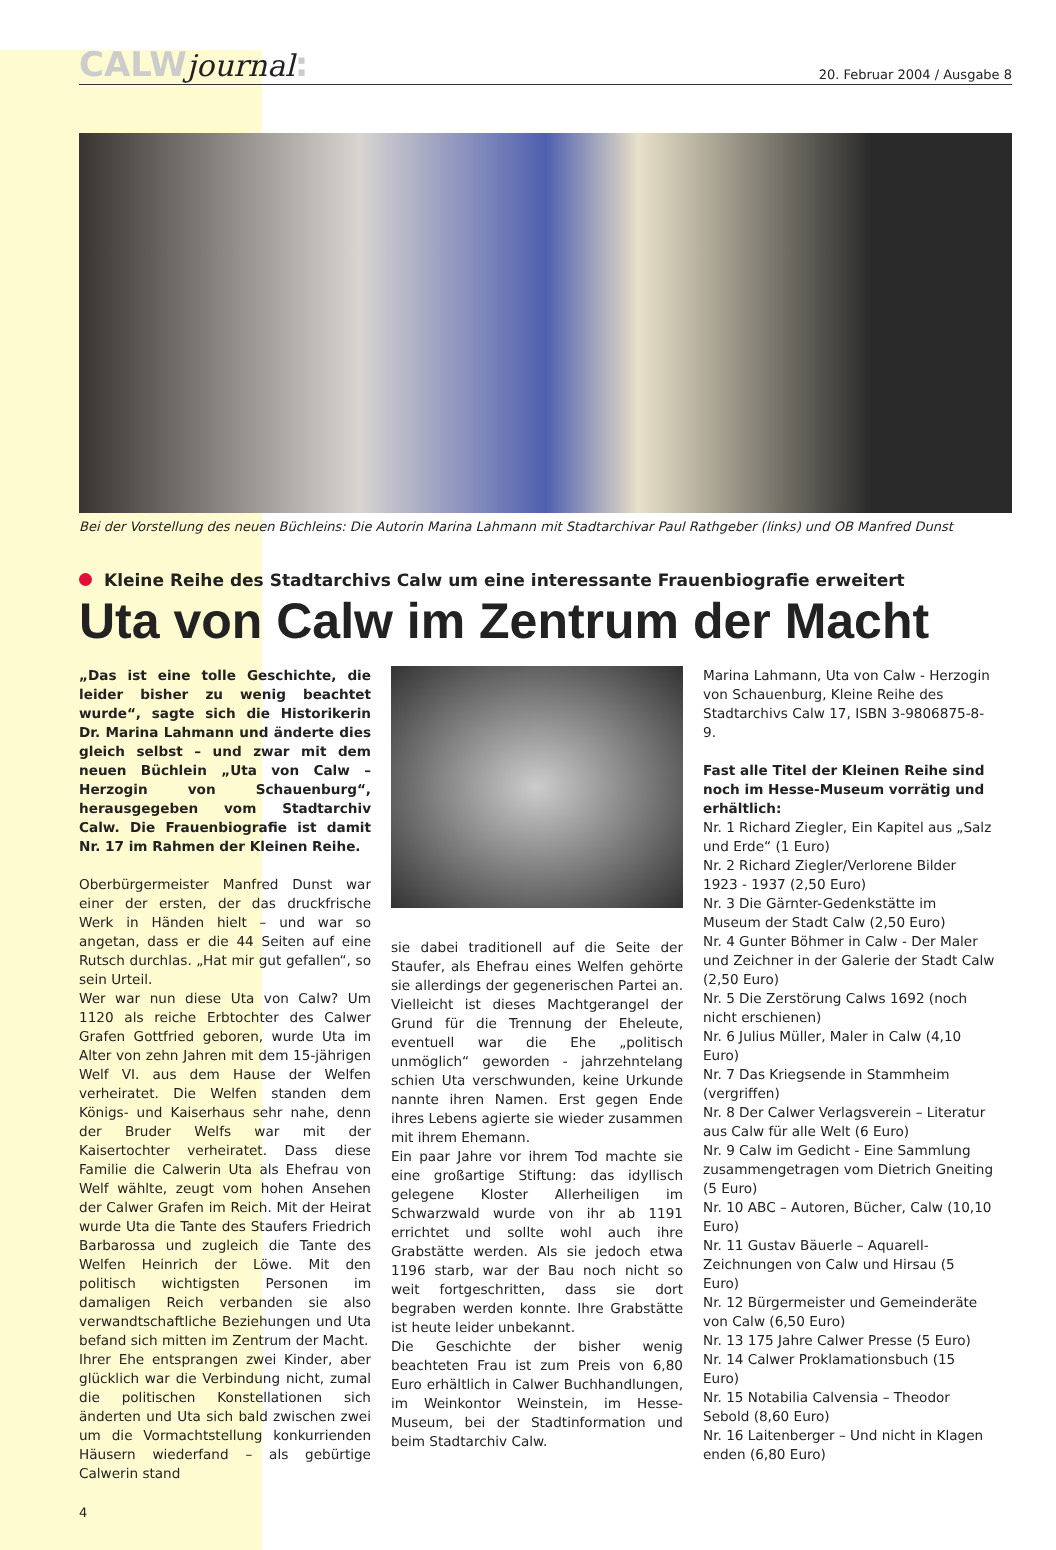CALWjournal:
20. Februar 2004 / Ausgabe 8
Bei der Vorstellung des neuen Büchleins: Die Autorin Marina Lahmann mit Stadtarchivar Paul Rathgeber (links) und OB Manfred Dunst
Kleine Reihe des Stadtarchivs Calw um eine interessante Frauenbiografie erweitert
Uta von Calw im Zentrum der Macht
„Das ist eine tolle Geschichte, die leider bisher zu wenig beachtet wurde“, sagte sich die Historikerin Dr. Marina Lahmann und änderte dies gleich selbst – und zwar mit dem neuen Büchlein „Uta von Calw – Herzogin von Schauenburg“, herausgegeben vom Stadtarchiv Calw. Die Frauenbiografie ist damit Nr. 17 im Rahmen der Kleinen Reihe.
Oberbürgermeister Manfred Dunst war einer der ersten, der das druckfrische Werk in Händen hielt – und war so angetan, dass er die 44 Seiten auf eine Rutsch durchlas. „Hat mir gut gefallen“, so sein Urteil.
Wer war nun diese Uta von Calw? Um 1120 als reiche Erbtochter des Calwer Grafen Gottfried geboren, wurde Uta im Alter von zehn Jahren mit dem 15-jährigen Welf VI. aus dem Hause der Welfen verheiratet. Die Welfen standen dem Königs- und Kaiserhaus sehr nahe, denn der Bruder Welfs war mit der Kaisertochter verheiratet. Dass diese Familie die Calwerin Uta als Ehefrau von Welf wählte, zeugt vom hohen Ansehen der Calwer Grafen im Reich. Mit der Heirat wurde Uta die Tante des Staufers Friedrich Barbarossa und zugleich die Tante des Welfen Heinrich der Löwe. Mit den politisch wichtigsten Personen im damaligen Reich verbanden sie also verwandtschaftliche Beziehungen und Uta befand sich mitten im Zentrum der Macht.
Ihrer Ehe entsprangen zwei Kinder, aber glücklich war die Verbindung nicht, zumal die politischen Konstellationen sich änderten und Uta sich bald zwischen zwei um die Vormachtstellung konkurrienden Häusern wiederfand – als gebürtige Calwerin stand
sie dabei traditionell auf die Seite der Staufer, als Ehefrau eines Welfen gehörte sie allerdings der gegenerischen Partei an. Vielleicht ist dieses Machtgerangel der Grund für die Trennung der Eheleute, eventuell war die Ehe „politisch unmöglich“ geworden - jahrzehntelang schien Uta verschwunden, keine Urkunde nannte ihren Namen. Erst gegen Ende ihres Lebens agierte sie wieder zusammen mit ihrem Ehemann.
Ein paar Jahre vor ihrem Tod machte sie eine großartige Stiftung: das idyllisch gelegene Kloster Allerheiligen im Schwarzwald wurde von ihr ab 1191 errichtet und sollte wohl auch ihre Grabstätte werden. Als sie jedoch etwa 1196 starb, war der Bau noch nicht so weit fortgeschritten, dass sie dort begraben werden konnte. Ihre Grabstätte ist heute leider unbekannt.
Die Geschichte der bisher wenig beachteten Frau ist zum Preis von 6,80 Euro erhältlich in Calwer Buchhandlungen, im Weinkontor Weinstein, im Hesse-Museum, bei der Stadtinformation und beim Stadtarchiv Calw.
Marina Lahmann, Uta von Calw - Herzogin von Schauenburg, Kleine Reihe des Stadtarchivs Calw 17, ISBN 3-9806875-8-9.
Fast alle Titel der Kleinen Reihe sind noch im Hesse-Museum vorrätig und erhältlich:
Nr. 1 Richard Ziegler, Ein Kapitel aus „Salz und Erde“ (1 Euro)
Nr. 2 Richard Ziegler/Verlorene Bilder 1923 - 1937 (2,50 Euro)
Nr. 3 Die Gärnter-Gedenkstätte im Museum der Stadt Calw (2,50 Euro)
Nr. 4 Gunter Böhmer in Calw - Der Maler und Zeichner in der Galerie der Stadt Calw (2,50 Euro)
Nr. 5 Die Zerstörung Calws 1692 (noch nicht erschienen)
Nr. 6 Julius Müller, Maler in Calw (4,10 Euro)
Nr. 7 Das Kriegsende in Stammheim (vergriffen)
Nr. 8 Der Calwer Verlagsverein – Literatur aus Calw für alle Welt (6 Euro)
Nr. 9 Calw im Gedicht - Eine Sammlung zusammengetragen vom Dietrich Gneiting (5 Euro)
Nr. 10 ABC – Autoren, Bücher, Calw (10,10 Euro)
Nr. 11 Gustav Bäuerle – Aquarell-Zeichnungen von Calw und Hirsau (5 Euro)
Nr. 12 Bürgermeister und Gemeinderäte von Calw (6,50 Euro)
Nr. 13 175 Jahre Calwer Presse (5 Euro)
Nr. 14 Calwer Proklamationsbuch (15 Euro)
Nr. 15 Notabilia Calvensia – Theodor Sebold (8,60 Euro)
Nr. 16 Laitenberger – Und nicht in Klagen enden (6,80 Euro)
4